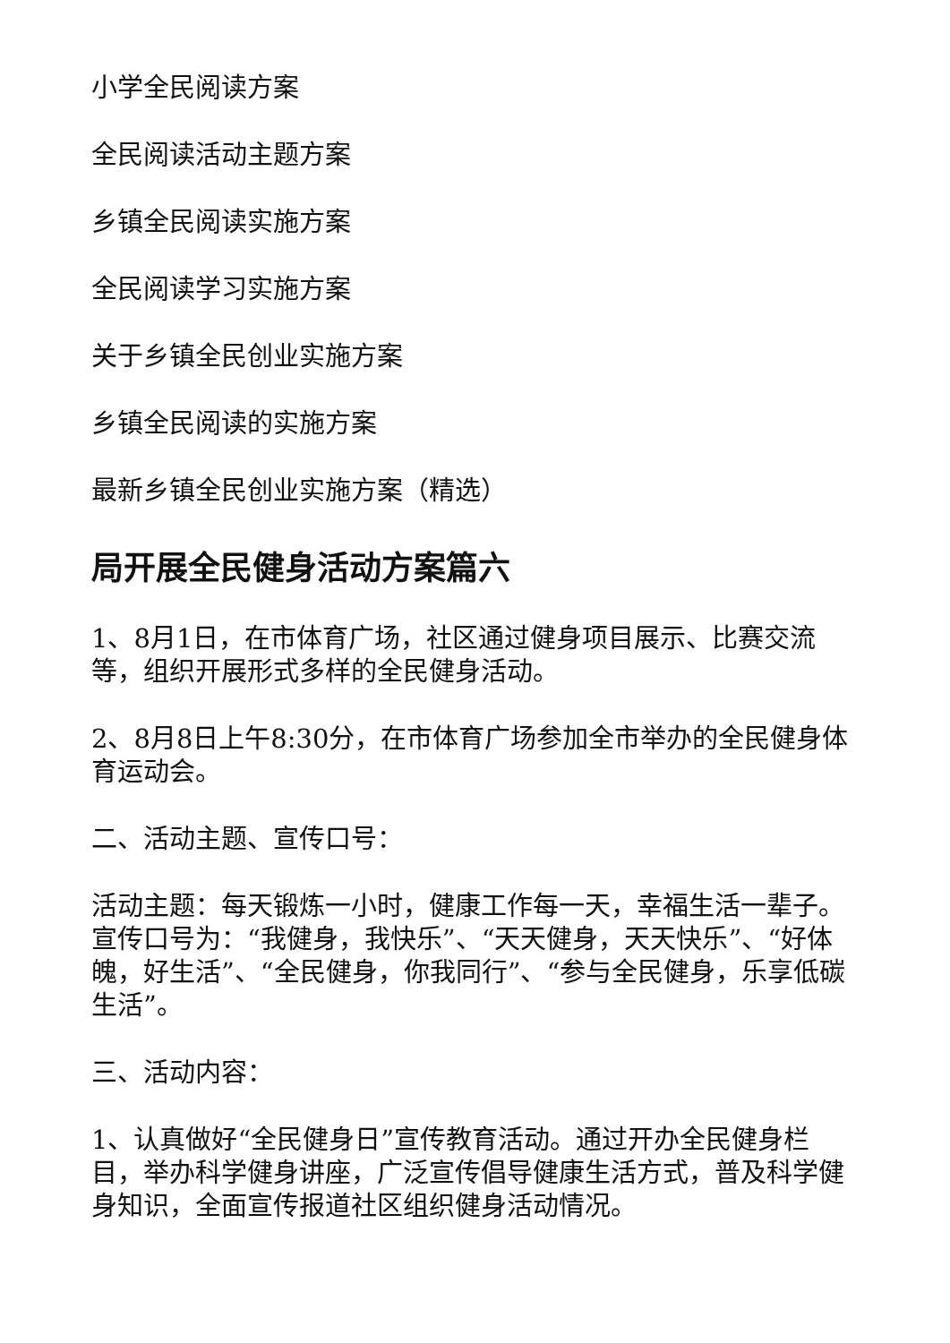小学全民阅读方案
全民阅读活动主题方案
乡镇全民阅读实施方案
全民阅读学习实施方案
关于乡镇全民创业实施方案
乡镇全民阅读的实施方案
最新乡镇全民创业实施方案（精选）
局开展全民健身活动方案篇六
1、8月1日，在市体育广场，社区通过健身项目展示、比赛交流等，组织开展形式多样的全民健身活动。
2、8月8日上午8:30分，在市体育广场参加全市举办的全民健身体育运动会。
二、活动主题、宣传口号：
活动主题：每天锻炼一小时，健康工作每一天，幸福生活一辈子。 宣传口号为：“我健身，我快乐”、“天天健身，天天快乐”、“好体魄，好生活”、“全民健身，你我同行”、“参与全民健身，乐享低碳生活”。
三、活动内容：
1、认真做好“全民健身日”宣传教育活动。通过开办全民健身栏目，举办科学健身讲座，广泛宣传倡导健康生活方式，普及科学健身知识，全面宣传报道社区组织健身活动情况。